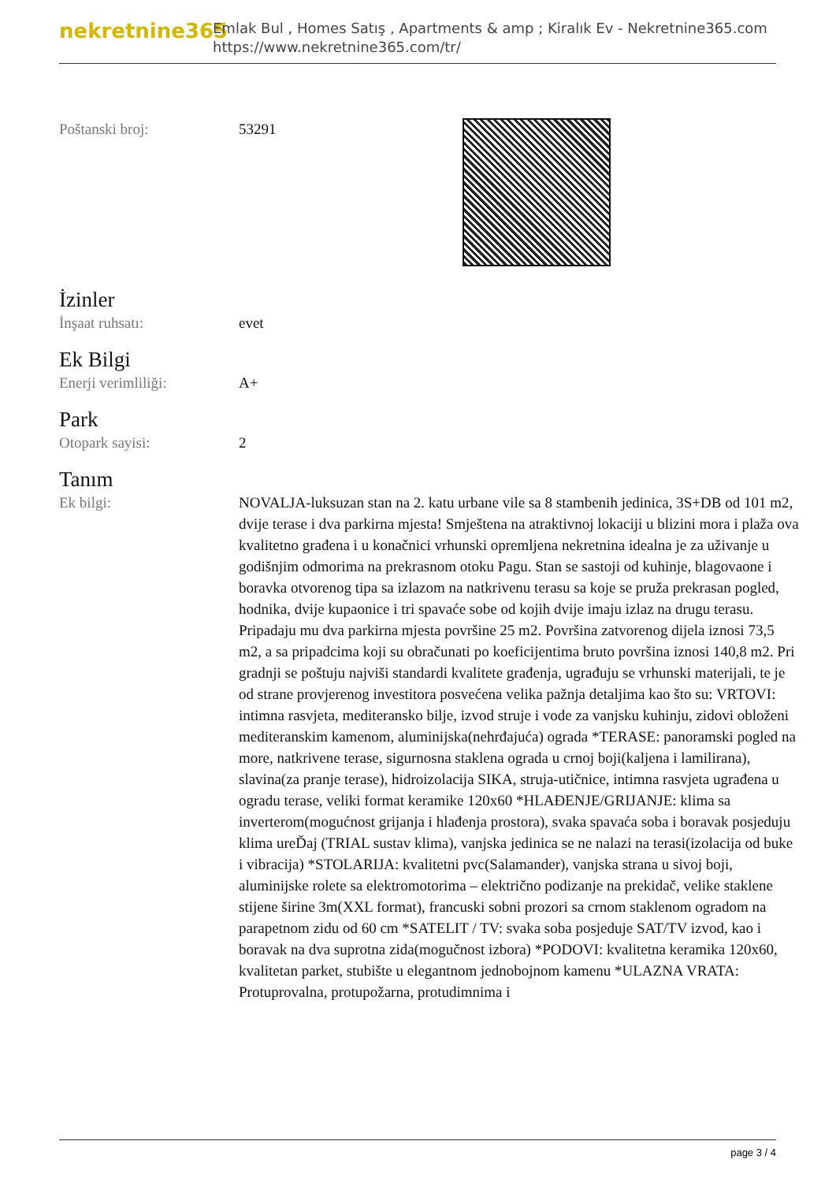nekretnine365
Emlak Bul , Homes Satış , Apartments & amp ; Kiralık Ev - Nekretnine365.com
https://www.nekretnine365.com/tr/
Poštanski broj: 53291
İzinler
İnşaat ruhsatı: evet
Ek Bilgi
Enerji verimliliği: A+
Park
Otopark sayisi: 2
Tanım
Ek bilgi: NOVALJA-luksuzan stan na 2. katu urbane vile sa 8 stambenih jedinica, 3S+DB od 101 m2, dvije terase i dva parkirna mjesta! Smještena na atraktivnoj lokaciji u blizini mora i plaža ova kvalitetno građena i u konačnici vrhunski opremljena nekretnina idealna je za uživanje u godišnjim odmorima na prekrasnom otoku Pagu. Stan se sastoji od kuhinje, blagovaone i boravka otvorenog tipa sa izlazom na natkrivenu terasu sa koje se pruža prekrasan pogled, hodnika, dvije kupaonice i tri spavaće sobe od kojih dvije imaju izlaz na drugu terasu. Pripadaju mu dva parkirna mjesta površine 25 m2. Površina zatvorenog dijela iznosi 73,5 m2, a sa pripadcima koji su obračunati po koeficijentima bruto površina iznosi 140,8 m2. Pri gradnji se poštuju najviši standardi kvalitete građenja, ugrađuju se vrhunski materijali, te je od strane provjerenog investitora posvećena velika pažnja detaljima kao što su: VRTOVI: intimna rasvjeta, mediteransko bilje, izvod struje i vode za vanjsku kuhinju, zidovi obloženi mediteranskim kamenom, aluminijska(nehrđajuća) ograda *TERASE: panoramski pogled na more, natkrivene terase, sigurnosna staklena ograda u crnoj boji(kaljena i lamilirana), slavina(za pranje terase), hidroizolacija SIKA, struja-utičnice, intimna rasvjeta ugrađena u ogradu terase, veliki format keramike 120x60 *HLAĐENJE/GRIJANJE: klima sa inverterom(mogućnost grijanja i hlađenja prostora), svaka spavaća soba i boravak posjeduju klima ureĎaj (TRIAL sustav klima), vanjska jedinica se ne nalazi na terasi(izolacija od buke i vibracija) *STOLARIJA: kvalitetni pvc(Salamander), vanjska strana u sivoj boji, aluminijske rolete sa elektromotorima – električno podizanje na prekidač, velike staklene stijene širine 3m(XXL format), francuski sobni prozori sa crnom staklenom ogradom na parapetnom zidu od 60 cm *SATELIT / TV: svaka soba posjeduje SAT/TV izvod, kao i boravak na dva suprotna zida(mogučnost izbora) *PODOVI: kvalitetna keramika 120x60, kvalitetan parket, stubište u elegantnom jednobojnom kamenu *ULAZNA VRATA: Protuprovalna, protupožarna, protudimnima i
page 3 / 4